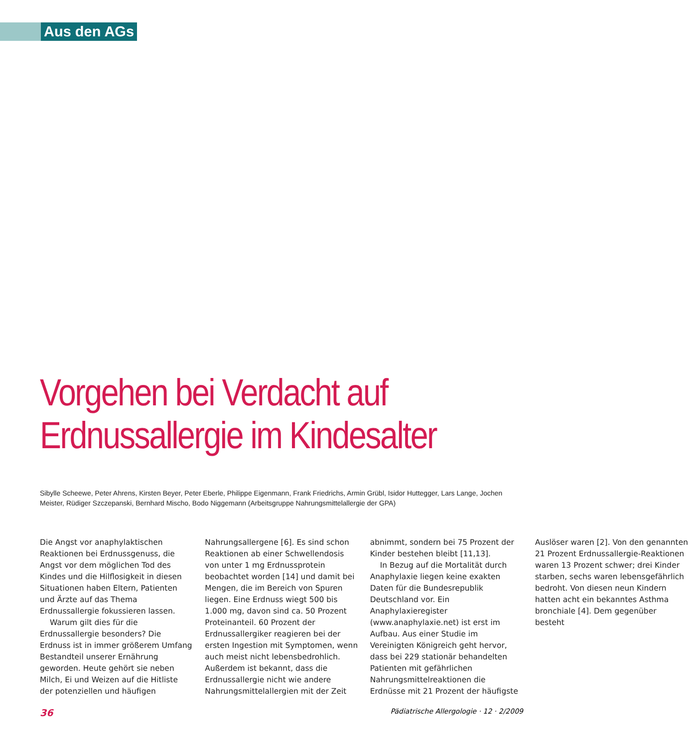Aus den AGs
Vorgehen bei Verdacht auf
Erdnussallergie im Kindesalter
Sibylle Scheewe, Peter Ahrens, Kirsten Beyer, Peter Eberle, Philippe Eigenmann, Frank Friedrichs, Armin Grübl, Isidor Huttegger, Lars Lange, Jochen Meister, Rüdiger Szczepanski, Bernhard Mischo, Bodo Niggemann (Arbeitsgruppe Nahrungsmittelallergie der GPA)
Die Angst vor anaphylaktischen Reaktionen bei Erdnussgenuss, die Angst vor dem möglichen Tod des Kindes und die Hilflosigkeit in diesen Situationen haben Eltern, Patienten und Ärzte auf das Thema Erdnussallergie fokussieren lassen.
Warum gilt dies für die Erdnussallergie besonders? Die Erdnuss ist in immer größerem Umfang Bestandteil unserer Ernährung geworden. Heute gehört sie neben Milch, Ei und Weizen auf die Hitliste der potenziellen und häufigen Nahrungsallergene [6]. Es sind schon Reaktionen ab einer Schwellendosis von unter 1 mg Erdnussprotein beobachtet worden [14] und damit bei Mengen, die im Bereich von Spuren liegen. Eine Erdnuss wiegt 500 bis 1.000 mg, davon sind ca. 50 Prozent Proteinanteil. 60 Prozent der Erdnussallergiker reagieren bei der ersten Ingestion mit Symptomen, wenn auch meist nicht lebensbedrohlich. Außerdem ist bekannt, dass die Erdnussallergie nicht wie andere Nahrungsmittelallergien mit der Zeit abnimmt, sondern bei 75 Prozent der Kinder bestehen bleibt [11,13].
In Bezug auf die Mortalität durch Anaphylaxie liegen keine exakten Daten für die Bundesrepublik Deutschland vor. Ein Anaphylaxieregister (www.anaphylaxie.net) ist erst im Aufbau. Aus einer Studie im Vereinigten Königreich geht hervor, dass bei 229 stationär behandelten Patienten mit gefährlichen Nahrungsmittelreaktionen die Erdnüsse mit 21 Prozent der häufigste Auslöser waren [2]. Von den genannten 21 Prozent Erdnussallergie-Reaktionen waren 13 Prozent schwer; drei Kinder starben, sechs waren lebensgefährlich bedroht. Von diesen neun Kindern hatten acht ein bekanntes Asthma bronchiale [4]. Dem gegenüber besteht
36 Pädiatrische Allergologie · 12 · 2/2009